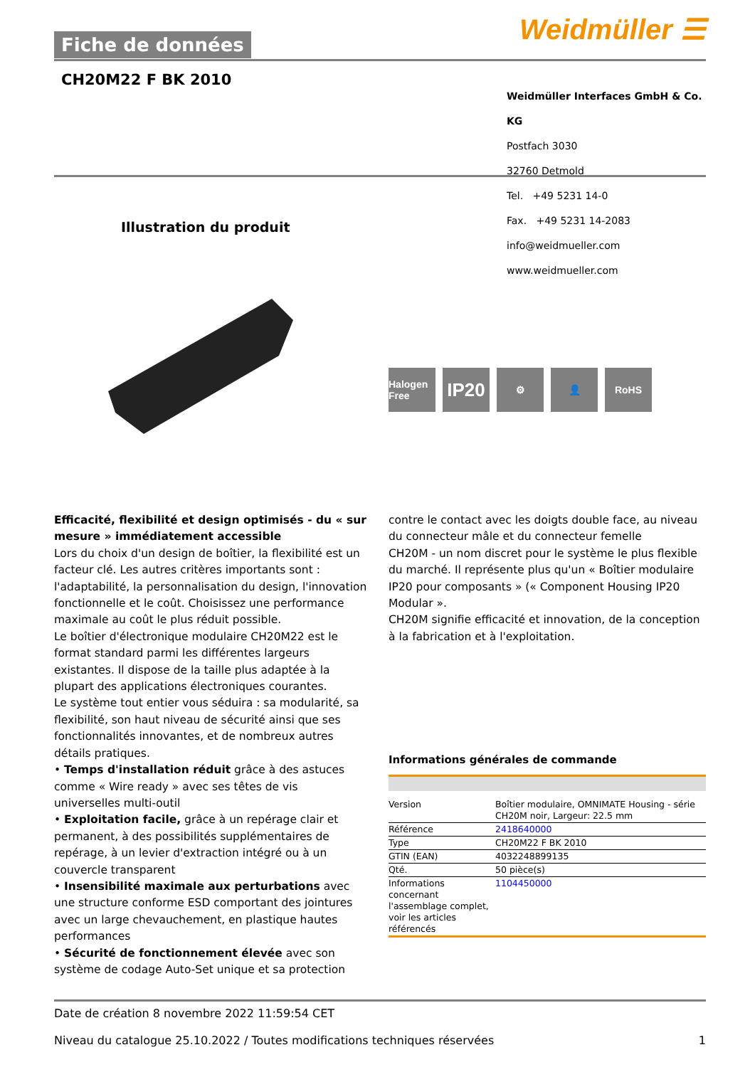Weidmüller ☰ Fiche de données
CH20M22 F BK 2010
Weidmüller Interfaces GmbH & Co. KG
Postfach 3030
32760 Detmold
Tel. +49 5231 14-0
Fax. +49 5231 14-2083
info@weidmueller.com
www.weidmueller.com
Illustration du produit
Halogen Free
IP20
⚙ 👤 RoHS
Efficacité, flexibilité et design optimisés - du « sur mesure » immédiatement accessible
Lors du choix d'un design de boîtier, la flexibilité est un facteur clé. Les autres critères importants sont : l'adaptabilité, la personnalisation du design, l'innovation fonctionnelle et le coût. Choisissez une performance maximale au coût le plus réduit possible.
Le boîtier d'électronique modulaire CH20M22 est le format standard parmi les différentes largeurs existantes. Il dispose de la taille plus adaptée à la plupart des applications électroniques courantes.
Le système tout entier vous séduira : sa modularité, sa flexibilité, son haut niveau de sécurité ainsi que ses fonctionnalités innovantes, et de nombreux autres détails pratiques.
• Temps d'installation réduit grâce à des astuces comme « Wire ready » avec ses têtes de vis universelles multi-outil
• Exploitation facile, grâce à un repérage clair et permanent, à des possibilités supplémentaires de repérage, à un levier d'extraction intégré ou à un couvercle transparent
• Insensibilité maximale aux perturbations avec une structure conforme ESD comportant des jointures avec un large chevauchement, en plastique hautes performances
• Sécurité de fonctionnement élevée avec son système de codage Auto-Set unique et sa protection
contre le contact avec les doigts double face, au niveau du connecteur mâle et du connecteur femelle
CH20M - un nom discret pour le système le plus flexible du marché. Il représente plus qu'un « Boîtier modulaire IP20 pour composants » (« Component Housing IP20 Modular ».
CH20M signifie efficacité et innovation, de la conception à la fabrication et à l'exploitation.
Informations générales de commande
| Version | Boîtier modulaire, OMNIMATE Housing - série CH20M noir, Largeur: 22.5 mm |
| Référence | 2418640000 |
| Type | CH20M22 F BK 2010 |
| GTIN (EAN) | 4032248899135 |
| Qté. | 50 pièce(s) |
| Informations concernant l'assemblage complet, voir les articles référencés | 1104450000 |
Date de création 8 novembre 2022 11:59:54 CET
Niveau du catalogue 25.10.2022 / Toutes modifications techniques réservées 1